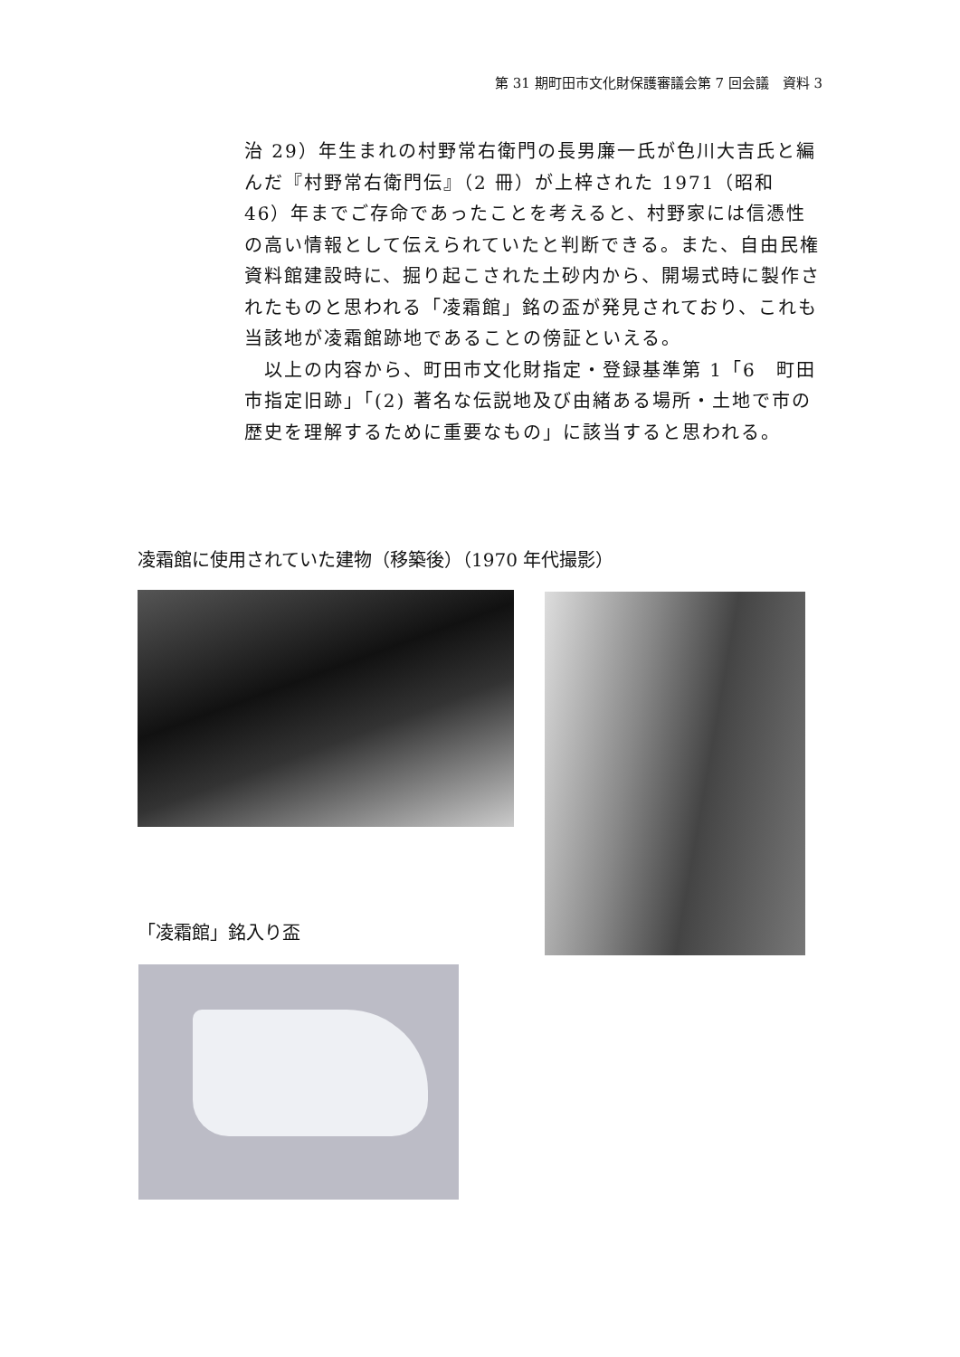第 31 期町田市文化財保護審議会第 7 回会議　資料 3
治 29）年生まれの村野常右衛門の長男廉一氏が色川大吉氏と編んだ『村野常右衛門伝』（2 冊）が上梓された 1971（昭和 46）年までご存命であったことを考えると、村野家には信憑性の高い情報として伝えられていたと判断できる。また、自由民権資料館建設時に、掘り起こされた土砂内から、開場式時に製作されたものと思われる「凌霜館」銘の盃が発見されており、これも当該地が凌霜館跡地であることの傍証といえる。
　以上の内容から、町田市文化財指定・登録基準第 1「6　町田市指定旧跡」「(2) 著名な伝説地及び由緒ある場所・土地で市の歴史を理解するために重要なもの」に該当すると思われる。
凌霜館に使用されていた建物（移築後）（1970 年代撮影）
「凌霜館」銘入り盃